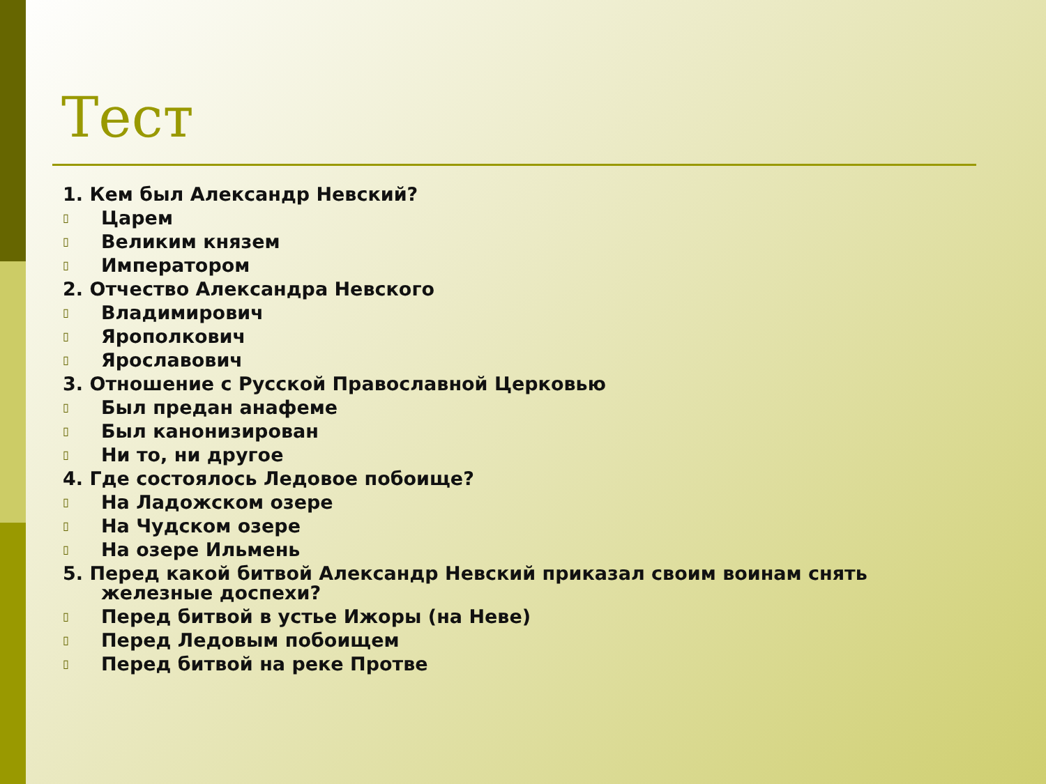Тест
1. Кем был Александр Невский?
▯ Царем
▯ Великим князем
▯ Императором
2. Отчество Александра Невского
▯ Владимирович
▯ Ярополкович
▯ Ярославович
3. Отношение с Русской Православной Церковью
▯ Был предан анафеме
▯ Был канонизирован
▯ Ни то, ни другое
4. Где состоялось Ледовое побоище?
▯ На Ладожском озере
▯ На Чудском озере
▯ На озере Ильмень
5. Перед какой битвой Александр Невский приказал своим воинам снять железные доспехи?
▯ Перед битвой в устье Ижоры (на Неве)
▯ Перед Ледовым побоищем
▯ Перед битвой на реке Протве